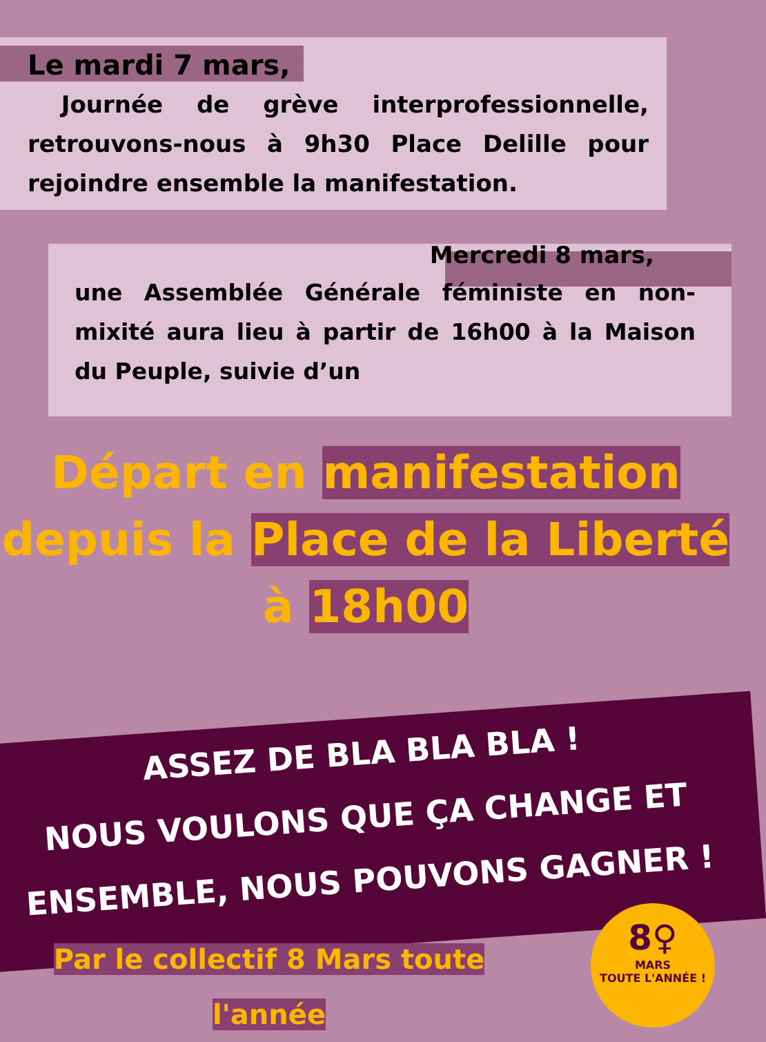Le mardi 7 mars,
Journée de grève interprofessionnelle, retrouvons-nous à 9h30 Place Delille pour rejoindre ensemble la manifestation.
Mercredi 8 mars,
une Assemblée Générale féministe en non-mixité aura lieu à partir de 16h00 à la Maison du Peuple, suivie d’un
Départ en manifestation
depuis la Place de la Liberté
à 18h00
ASSEZ DE BLA BLA BLA !
NOUS VOULONS QUE ÇA CHANGE ET
ENSEMBLE, NOUS POUVONS GAGNER !
Par le collectif 8 Mars toute
l'année
8♀
MARS
TOUTE L'ANNÉE !